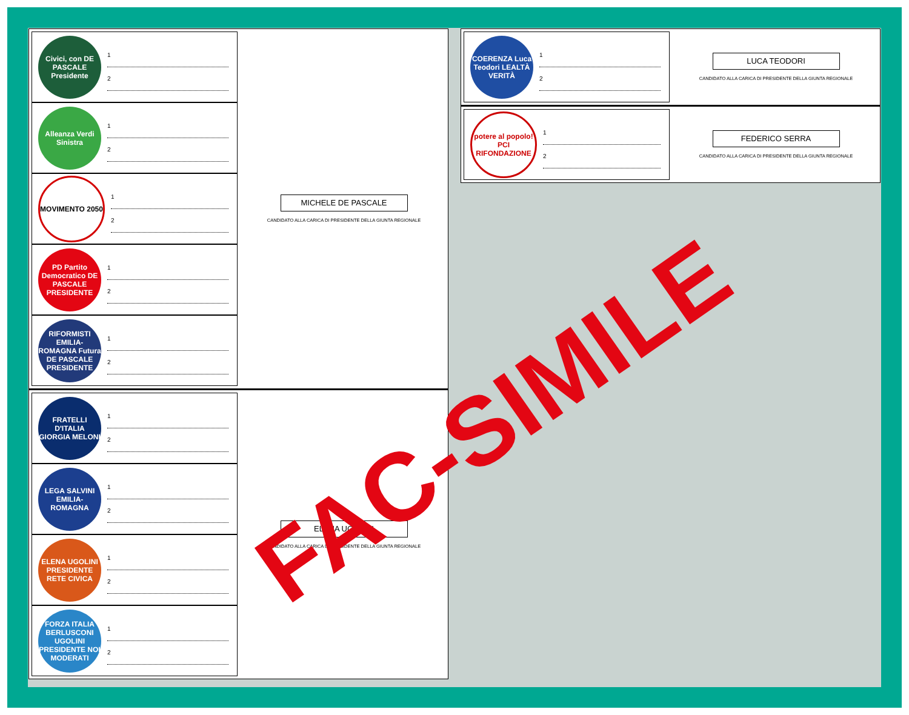Civici, con DE PASCALE Presidente
1
2
Alleanza Verdi Sinistra
1
2
MOVIMENTO 2050
1
2
PD Partito Democratico DE PASCALE PRESIDENTE
1
2
RIFORMISTI EMILIA-ROMAGNA Futura DE PASCALE PRESIDENTE
1
2
MICHELE DE PASCALE
CANDIDATO ALLA CARICA DI PRESIDENTE DELLA GIUNTA REGIONALE
FRATELLI D'ITALIA GIORGIA MELONI
1
2
LEGA SALVINI EMILIA-ROMAGNA
1
2
ELENA UGOLINI PRESIDENTE RETE CIVICA
1
2
FORZA ITALIA BERLUSCONI UGOLINI PRESIDENTE NOI MODERATI
1
2
ELENA UGOLINI
CANDIDATO ALLA CARICA DI PRESIDENTE DELLA GIUNTA REGIONALE
COERENZA Luca Teodori LEALTÀ VERITÀ
1
2
LUCA TEODORI
CANDIDATO ALLA CARICA DI PRESIDENTE DELLA GIUNTA REGIONALE
potere al popolo! PCI RIFONDAZIONE
1
2
FEDERICO SERRA
CANDIDATO ALLA CARICA DI PRESIDENTE DELLA GIUNTA REGIONALE
FAC-SIMILE